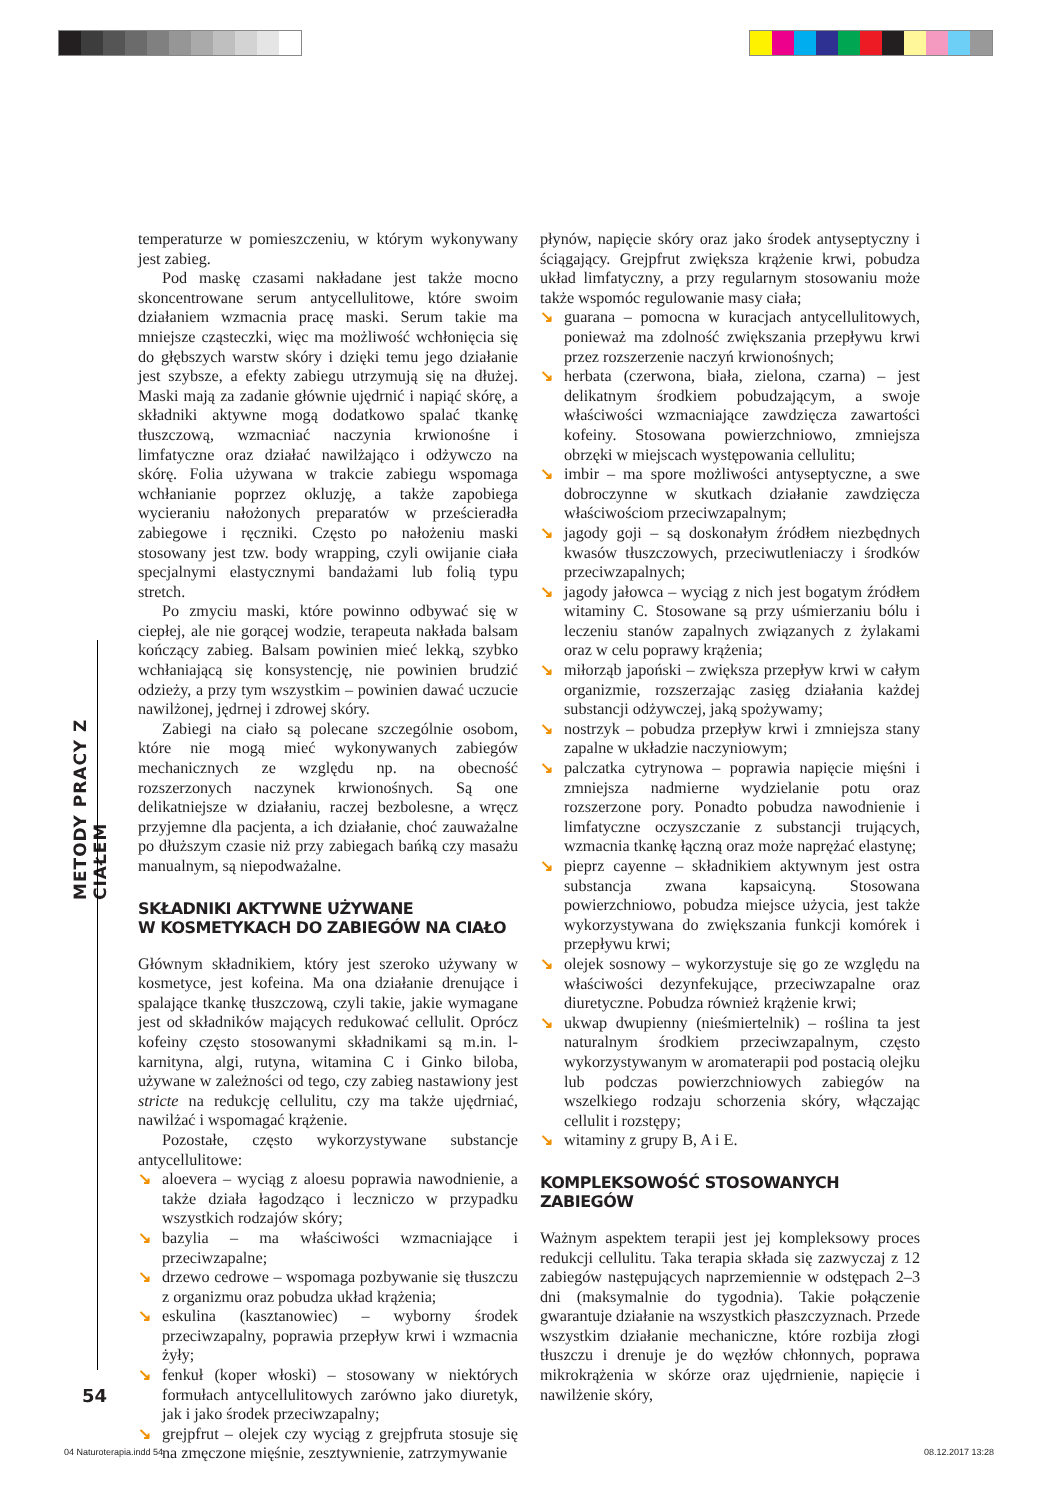METODY PRACY Z CIAŁEM
temperaturze w pomieszczeniu, w którym wykonywany jest zabieg.
Pod maskę czasami nakładane jest także mocno skoncentrowane serum antycellulitowe, które swoim działaniem wzmacnia pracę maski. Serum takie ma mniejsze cząsteczki, więc ma możliwość wchłonięcia się do głębszych warstw skóry i dzięki temu jego działanie jest szybsze, a efekty zabiegu utrzymują się na dłużej. Maski mają za zadanie głównie ujędrnić i napiąć skórę, a składniki aktywne mogą dodatkowo spalać tkankę tłuszczową, wzmacniać naczynia krwionośne i limfatyczne oraz działać nawilżająco i odżywczo na skórę. Folia używana w trakcie zabiegu wspomaga wchłanianie poprzez okluzję, a także zapobiega wycieraniu nałożonych preparatów w prześcieradła zabiegowe i ręczniki. Często po nałożeniu maski stosowany jest tzw. body wrapping, czyli owijanie ciała specjalnymi elastycznymi bandażami lub folią typu stretch.
Po zmyciu maski, które powinno odbywać się w ciepłej, ale nie gorącej wodzie, terapeuta nakłada balsam kończący zabieg. Balsam powinien mieć lekką, szybko wchłaniającą się konsystencję, nie powinien brudzić odzieży, a przy tym wszystkim – powinien dawać uczucie nawilżonej, jędrnej i zdrowej skóry.
Zabiegi na ciało są polecane szczególnie osobom, które nie mogą mieć wykonywanych zabiegów mechanicznych ze względu np. na obecność rozszerzonych naczynek krwionośnych. Są one delikatniejsze w działaniu, raczej bezbolesne, a wręcz przyjemne dla pacjenta, a ich działanie, choć zauważalne po dłuższym czasie niż przy zabiegach bańką czy masażu manualnym, są niepodważalne.
SKŁADNIKI AKTYWNE UŻYWANE
W KOSMETYKACH DO ZABIEGÓW NA CIAŁO
Głównym składnikiem, który jest szeroko używany w kosmetyce, jest kofeina. Ma ona działanie drenujące i spalające tkankę tłuszczową, czyli takie, jakie wymagane jest od składników mających redukować cellulit. Oprócz kofeiny często stosowanymi składnikami są m.in. l-karnityna, algi, rutyna, witamina C i Ginko biloba, używane w zależności od tego, czy zabieg nastawiony jest stricte na redukcję cellulitu, czy ma także ujędrniać, nawilżać i wspomagać krążenie.
Pozostałe, często wykorzystywane substancje antycellulitowe:
↘ aloevera – wyciąg z aloesu poprawia nawodnienie, a także działa łagodząco i leczniczo w przypadku wszystkich rodzajów skóry;
↘ bazylia – ma właściwości wzmacniające i przeciwzapalne;
↘ drzewo cedrowe – wspomaga pozbywanie się tłuszczu z organizmu oraz pobudza układ krążenia;
↘ eskulina (kasztanowiec) – wyborny środek przeciwzapalny, poprawia przepływ krwi i wzmacnia żyły;
↘ fenkuł (koper włoski) – stosowany w niektórych formułach antycellulitowych zarówno jako diuretyk, jak i jako środek przeciwzapalny;
↘ grejpfrut – olejek czy wyciąg z grejpfruta stosuje się na zmęczone mięśnie, zesztywnienie, zatrzymywanie
płynów, napięcie skóry oraz jako środek antyseptyczny i ściągający. Grejpfrut zwiększa krążenie krwi, pobudza układ limfatyczny, a przy regularnym stosowaniu może także wspomóc regulowanie masy ciała;
↘ guarana – pomocna w kuracjach antycellulitowych, ponieważ ma zdolność zwiększania przepływu krwi przez rozszerzenie naczyń krwionośnych;
↘ herbata (czerwona, biała, zielona, czarna) – jest delikatnym środkiem pobudzającym, a swoje właściwości wzmacniające zawdzięcza zawartości kofeiny. Stosowana powierzchniowo, zmniejsza obrzęki w miejscach występowania cellulitu;
↘ imbir – ma spore możliwości antyseptyczne, a swe dobroczynne w skutkach działanie zawdzięcza właściwościom przeciwzapalnym;
↘ jagody goji – są doskonałym źródłem niezbędnych kwasów tłuszczowych, przeciwutleniaczy i środków przeciwzapalnych;
↘ jagody jałowca – wyciąg z nich jest bogatym źródłem witaminy C. Stosowane są przy uśmierzaniu bólu i leczeniu stanów zapalnych związanych z żylakami oraz w celu poprawy krążenia;
↘ miłorząb japoński – zwiększa przepływ krwi w całym organizmie, rozszerzając zasięg działania każdej substancji odżywczej, jaką spożywamy;
↘ nostrzyk – pobudza przepływ krwi i zmniejsza stany zapalne w układzie naczyniowym;
↘ palczatka cytrynowa – poprawia napięcie mięśni i zmniejsza nadmierne wydzielanie potu oraz rozszerzone pory. Ponadto pobudza nawodnienie i limfatyczne oczyszczanie z substancji trujących, wzmacnia tkankę łączną oraz może naprężać elastynę;
↘ pieprz cayenne – składnikiem aktywnym jest ostra substancja zwana kapsaicyną. Stosowana powierzchniowo, pobudza miejsce użycia, jest także wykorzystywana do zwiększania funkcji komórek i przepływu krwi;
↘ olejek sosnowy – wykorzystuje się go ze względu na właściwości dezynfekujące, przeciwzapalne oraz diuretyczne. Pobudza również krążenie krwi;
↘ ukwap dwupienny (nieśmiertelnik) – roślina ta jest naturalnym środkiem przeciwzapalnym, często wykorzystywanym w aromaterapii pod postacią olejku lub podczas powierzchniowych zabiegów na wszelkiego rodzaju schorzenia skóry, włączając cellulit i rozstępy;
↘ witaminy z grupy B, A i E.
KOMPLEKSOWOŚĆ STOSOWANYCH
ZABIEGÓW
Ważnym aspektem terapii jest jej kompleksowy proces redukcji cellulitu. Taka terapia składa się zazwyczaj z 12 zabiegów następujących naprzemiennie w odstępach 2–3 dni (maksymalnie do tygodnia). Takie połączenie gwarantuje działanie na wszystkich płaszczyznach. Przede wszystkim działanie mechaniczne, które rozbija złogi tłuszczu i drenuje je do węzłów chłonnych, poprawa mikrokrążenia w skórze oraz ujędrnienie, napięcie i nawilżenie skóry,
54
04 Naturoterapia.indd 54 08.12.2017 13:28